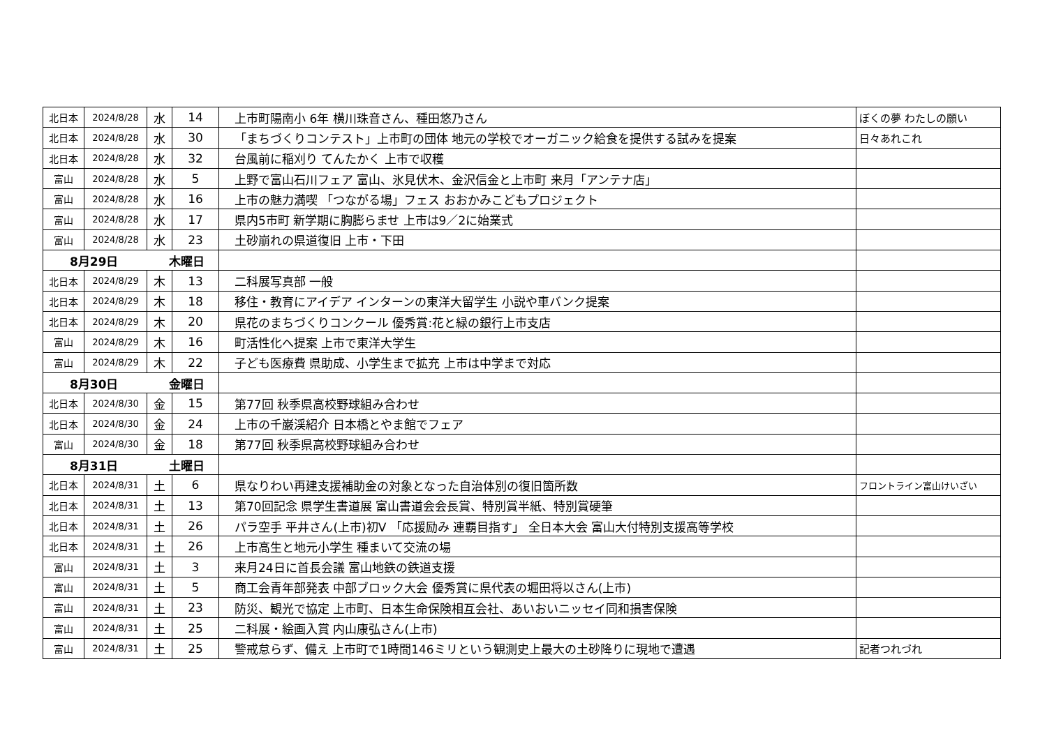| 北日本 | 2024/8/28 | 水 | 14 | 上市町陽南小 6年 横川珠音さん、種田悠乃さん | ぼくの夢 わたしの願い |
| 北日本 | 2024/8/28 | 水 | 30 | 「まちづくりコンテスト」上市町の団体 地元の学校でオーガニック給食を提供する試みを提案 | 日々あれこれ |
| 北日本 | 2024/8/28 | 水 | 32 | 台風前に稲刈り てんたかく 上市で収穫 | |
| 富山 | 2024/8/28 | 水 | 5 | 上野で富山石川フェア 富山、氷見伏木、金沢信金と上市町 来月「アンテナ店」 | |
| 富山 | 2024/8/28 | 水 | 16 | 上市の魅力満喫 「つながる場」フェス おおかみこどもプロジェクト | |
| 富山 | 2024/8/28 | 水 | 17 | 県内5市町 新学期に胸膨らませ 上市は9／2に始業式 | |
| 富山 | 2024/8/28 | 水 | 23 | 土砂崩れの県道復旧 上市・下田 | |
| 8月29日 | | 木曜日 | | | |
| 北日本 | 2024/8/29 | 木 | 13 | 二科展写真部 一般 | |
| 北日本 | 2024/8/29 | 木 | 18 | 移住・教育にアイデア インターンの東洋大留学生 小説や車バンク提案 | |
| 北日本 | 2024/8/29 | 木 | 20 | 県花のまちづくりコンクール 優秀賞:花と緑の銀行上市支店 | |
| 富山 | 2024/8/29 | 木 | 16 | 町活性化へ提案 上市で東洋大学生 | |
| 富山 | 2024/8/29 | 木 | 22 | 子ども医療費 県助成、小学生まで拡充 上市は中学まで対応 | |
| 8月30日 | | 金曜日 | | | |
| 北日本 | 2024/8/30 | 金 | 15 | 第77回 秋季県高校野球組み合わせ | |
| 北日本 | 2024/8/30 | 金 | 24 | 上市の千巌渓紹介 日本橋とやま館でフェア | |
| 富山 | 2024/8/30 | 金 | 18 | 第77回 秋季県高校野球組み合わせ | |
| 8月31日 | | 土曜日 | | | |
| 北日本 | 2024/8/31 | 土 | 6 | 県なりわい再建支援補助金の対象となった自治体別の復旧箇所数 | フロントライン富山けいざい |
| 北日本 | 2024/8/31 | 土 | 13 | 第70回記念 県学生書道展 富山書道会会長賞、特別賞半紙、特別賞硬筆 | |
| 北日本 | 2024/8/31 | 土 | 26 | パラ空手 平井さん(上市)初V 「応援励み 連覇目指す」 全日本大会 富山大付特別支援高等学校 | |
| 北日本 | 2024/8/31 | 土 | 26 | 上市高生と地元小学生 種まいて交流の場 | |
| 富山 | 2024/8/31 | 土 | 3 | 来月24日に首長会議 富山地鉄の鉄道支援 | |
| 富山 | 2024/8/31 | 土 | 5 | 商工会青年部発表 中部ブロック大会 優秀賞に県代表の堀田将以さん(上市) | |
| 富山 | 2024/8/31 | 土 | 23 | 防災、観光で協定 上市町、日本生命保険相互会社、あいおいニッセイ同和損害保険 | |
| 富山 | 2024/8/31 | 土 | 25 | 二科展・絵画入賞 内山康弘さん(上市) | |
| 富山 | 2024/8/31 | 土 | 25 | 警戒怠らず、備え 上市町で1時間146ミリという観測史上最大の土砂降りに現地で遭遇 | 記者つれづれ |